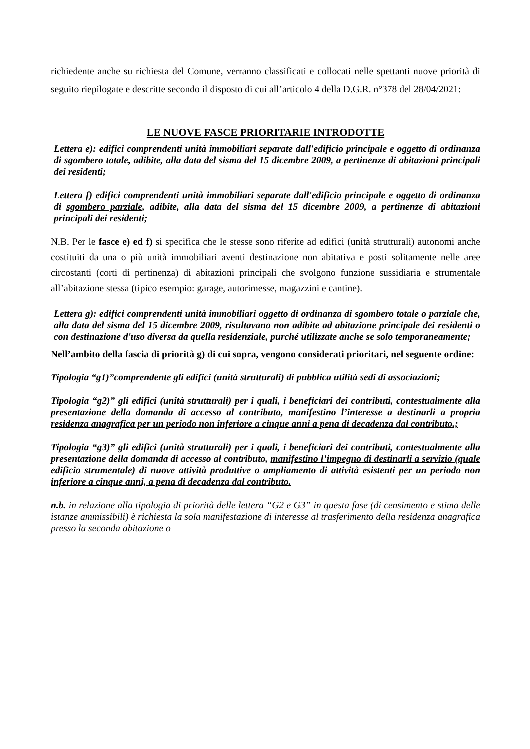richiedente anche su richiesta del Comune, verranno classificati e collocati nelle spettanti nuove priorità di seguito riepilogate e descritte secondo il disposto di cui all’articolo 4 della D.G.R. n°378 del 28/04/2021:
LE NUOVE FASCE PRIORITARIE INTRODOTTE
Lettera e): edifici comprendenti unità immobiliari separate dall'edificio principale e oggetto di ordinanza di sgombero totale, adibite, alla data del sisma del 15 dicembre 2009, a pertinenze di abitazioni principali dei residenti;
Lettera f) edifici comprendenti unità immobiliari separate dall'edificio principale e oggetto di ordinanza di sgombero parziale, adibite, alla data del sisma del 15 dicembre 2009, a pertinenze di abitazioni principali dei residenti;
N.B. Per le fasce e) ed f) si specifica che le stesse sono riferite ad edifici (unità strutturali) autonomi anche costituiti da una o più unità immobiliari aventi destinazione non abitativa e posti solitamente nelle aree circostanti (corti di pertinenza) di abitazioni principali che svolgono funzione sussidiaria e strumentale all’abitazione stessa (tipico esempio: garage, autorimesse, magazzini e cantine).
Lettera g): edifici comprendenti unità immobiliari oggetto di ordinanza di sgombero totale o parziale che, alla data del sisma del 15 dicembre 2009, risultavano non adibite ad abitazione principale dei residenti o con destinazione d'uso diversa da quella residenziale, purché utilizzate anche se solo temporaneamente;
Nell’ambito della fascia di priorità g) di cui sopra, vengono considerati prioritari, nel seguente ordine:
Tipologia “g1)”comprendente gli edifici (unità strutturali) di pubblica utilità sedi di associazioni;
Tipologia “g2)” gli edifici (unità strutturali) per i quali, i beneficiari dei contributi, contestualmente alla presentazione della domanda di accesso al contributo, manifestino l’interesse a destinarli a propria residenza anagrafica per un periodo non inferiore a cinque anni a pena di decadenza dal contributo.;
Tipologia “g3)” gli edifici (unità strutturali) per i quali, i beneficiari dei contributi, contestualmente alla presentazione della domanda di accesso al contributo, manifestino l’impegno di destinarli a servizio (quale edificio strumentale) di nuove attività produttive o ampliamento di attività esistenti per un periodo non inferiore a cinque anni, a pena di decadenza dal contributo.
n.b. in relazione alla tipologia di priorità delle lettera “G2 e G3” in questa fase (di censimento e stima delle istanze ammissibili) è richiesta la sola manifestazione di interesse al trasferimento della residenza anagrafica presso la seconda abitazione o